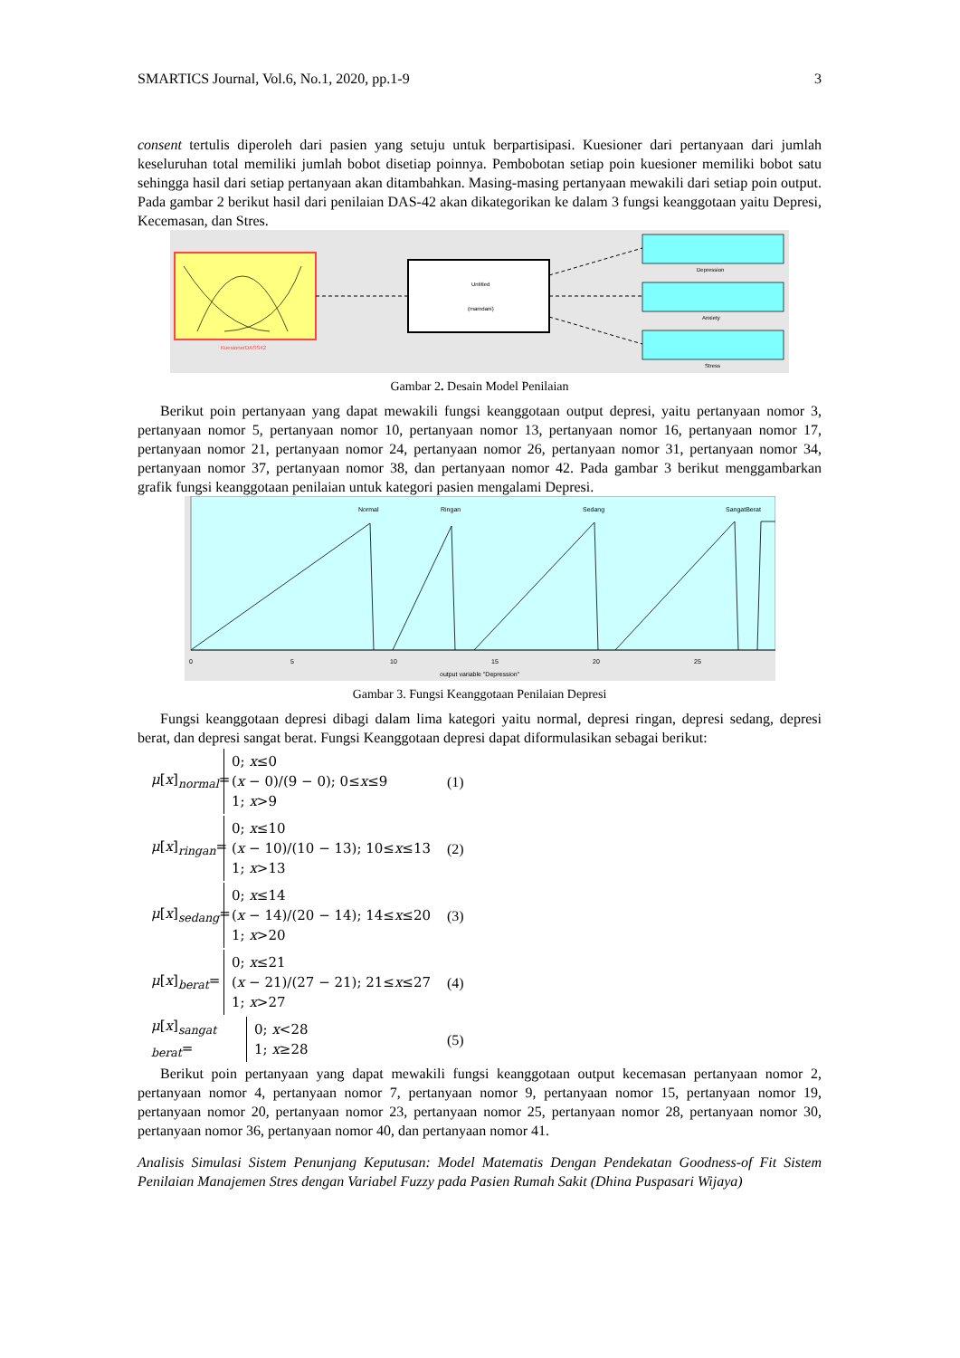SMARTICS Journal, Vol.6, No.1, 2020, pp.1-9 3
consent tertulis diperoleh dari pasien yang setuju untuk berpartisipasi. Kuesioner dari pertanyaan dari jumlah keseluruhan total memiliki jumlah bobot disetiap poinnya. Pembobotan setiap poin kuesioner memiliki bobot satu sehingga hasil dari setiap pertanyaan akan ditambahkan. Masing-masing pertanyaan mewakili dari setiap poin output. Pada gambar 2 berikut hasil dari penilaian DAS-42 akan dikategorikan ke dalam 3 fungsi keanggotaan yaitu Depresi, Kecemasan, dan Stres.
KuesionerDASS42
Untitled
(mamdani)
Depression
Anxiety
Stress
Gambar 2. Desain Model Penilaian
Berikut poin pertanyaan yang dapat mewakili fungsi keanggotaan output depresi, yaitu pertanyaan nomor 3, pertanyaan nomor 5, pertanyaan nomor 10, pertanyaan nomor 13, pertanyaan nomor 16, pertanyaan nomor 17, pertanyaan nomor 21, pertanyaan nomor 24, pertanyaan nomor 26, pertanyaan nomor 31, pertanyaan nomor 34, pertanyaan nomor 37, pertanyaan nomor 38, dan pertanyaan nomor 42. Pada gambar 3 berikut menggambarkan grafik fungsi keanggotaan penilaian untuk kategori pasien mengalami Depresi.
Normal
Ringan
Sedang
SangatBerat
0
5
10
15
20
25
output variable "Depression"
Gambar 3. Fungsi Keanggotaan Penilaian Depresi
Fungsi keanggotaan depresi dibagi dalam lima kategori yaitu normal, depresi ringan, depresi sedang, depresi berat, dan depresi sangat berat. Fungsi Keanggotaan depresi dapat diformulasikan sebagai berikut:
μ[x]<sub>normal</sub>= 0; x≤0
(x − 0)/(9 − 0); 0≤x≤9
1; x>9 (1)
μ[x]<sub>ringan</sub>= 0; x≤10
(x − 10)/(10 − 13); 10≤x≤13
1; x>13 (2)
μ[x]<sub>sedang</sub>= 0; x≤14
(x − 14)/(20 − 14); 14≤x≤20
1; x>20 (3)
μ[x]<sub>berat</sub>= 0; x≤21
(x − 21)/(27 − 21); 21≤x≤27
1; x>27 (4)
μ[x]<sub>sangat berat</sub>= 0; x<28
1; x≥28 (5)
Berikut poin pertanyaan yang dapat mewakili fungsi keanggotaan output kecemasan pertanyaan nomor 2, pertanyaan nomor 4, pertanyaan nomor 7, pertanyaan nomor 9, pertanyaan nomor 15, pertanyaan nomor 19, pertanyaan nomor 20, pertanyaan nomor 23, pertanyaan nomor 25, pertanyaan nomor 28, pertanyaan nomor 30, pertanyaan nomor 36, pertanyaan nomor 40, dan pertanyaan nomor 41.
Analisis Simulasi Sistem Penunjang Keputusan: Model Matematis Dengan Pendekatan Goodness-of Fit Sistem Penilaian Manajemen Stres dengan Variabel Fuzzy pada Pasien Rumah Sakit (Dhina Puspasari Wijaya)